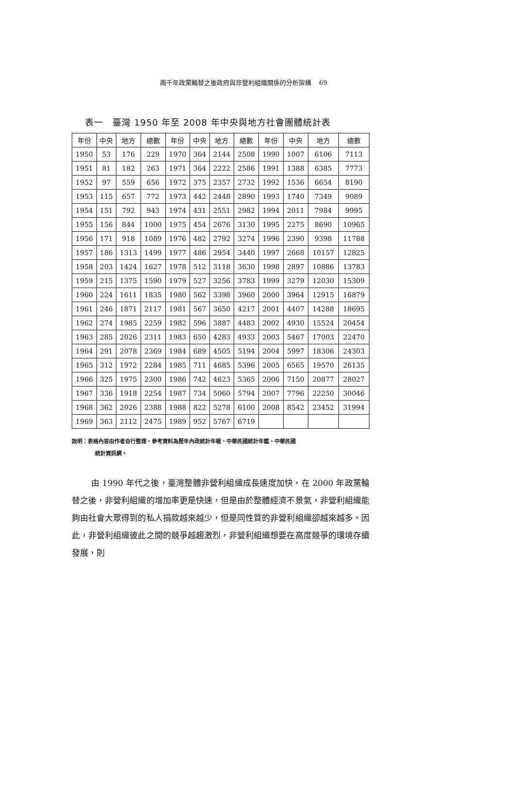兩千年政黨輪替之後政府與非營利組織關係的分析架構 69
表一　臺灣 1950 年至 2008 年中央與地方社會團體統計表
| 年份 | 中央 | 地方 | 總數 | 年份 | 中央 | 地方 | 總數 | 年份 | 中央 | 地方 | 總數 |
| --- | --- | --- | --- | --- | --- | --- | --- | --- | --- | --- | --- |
| 1950 | 53 | 176 | 229 | 1970 | 364 | 2144 | 2508 | 1990 | 1007 | 6106 | 7113 |
| 1951 | 81 | 182 | 263 | 1971 | 364 | 2222 | 2586 | 1991 | 1388 | 6385 | 7773 |
| 1952 | 97 | 559 | 656 | 1972 | 375 | 2357 | 2732 | 1992 | 1536 | 6654 | 8190 |
| 1953 | 115 | 657 | 772 | 1973 | 442 | 2448 | 2890 | 1993 | 1740 | 7349 | 9089 |
| 1954 | 151 | 792 | 943 | 1974 | 431 | 2551 | 2982 | 1994 | 2011 | 7984 | 9995 |
| 1955 | 156 | 844 | 1000 | 1975 | 454 | 2676 | 3130 | 1995 | 2275 | 8690 | 10965 |
| 1956 | 171 | 918 | 1089 | 1976 | 482 | 2792 | 3274 | 1996 | 2390 | 9398 | 11788 |
| 1957 | 186 | 1313 | 1499 | 1977 | 486 | 2954 | 3440 | 1997 | 2668 | 10157 | 12825 |
| 1958 | 203 | 1424 | 1627 | 1978 | 512 | 3118 | 3630 | 1998 | 2897 | 10886 | 13783 |
| 1959 | 215 | 1375 | 1590 | 1979 | 527 | 3256 | 3783 | 1999 | 3279 | 12030 | 15309 |
| 1960 | 224 | 1611 | 1835 | 1980 | 562 | 3398 | 3960 | 2000 | 3964 | 12915 | 16879 |
| 1961 | 246 | 1871 | 2117 | 1981 | 567 | 3650 | 4217 | 2001 | 4407 | 14288 | 18695 |
| 1962 | 274 | 1985 | 2259 | 1982 | 596 | 3887 | 4483 | 2002 | 4930 | 15524 | 20454 |
| 1963 | 285 | 2026 | 2311 | 1983 | 650 | 4283 | 4933 | 2003 | 5467 | 17003 | 22470 |
| 1964 | 291 | 2078 | 2369 | 1984 | 689 | 4505 | 5194 | 2004 | 5997 | 18306 | 24303 |
| 1965 | 312 | 1972 | 2284 | 1985 | 711 | 4685 | 5396 | 2005 | 6565 | 19570 | 26135 |
| 1966 | 325 | 1975 | 2300 | 1986 | 742 | 4623 | 5365 | 2006 | 7150 | 20877 | 28027 |
| 1967 | 336 | 1918 | 2254 | 1987 | 734 | 5060 | 5794 | 2007 | 7796 | 22250 | 30046 |
| 1968 | 362 | 2026 | 2388 | 1988 | 822 | 5278 | 6100 | 2008 | 8542 | 23452 | 31994 |
| 1969 | 363 | 2112 | 2475 | 1989 | 952 | 5767 | 6719 | | | | |
說明：表格內容由作者自行整理，參考資料為歷年內政統計年報、中華民國統計年鑑、中華民國
統計資訊網。
由 1990 年代之後，臺灣整體非營利組織成長速度加快，在 2000 年政黨輪替之後，非營利組織的增加率更是快速，但是由於整體經濟不景氣，非營利組織能夠由社會大眾得到的私人捐款越來越少，但是同性質的非營利組織卻越來越多。因此，非營利組織彼此之間的競爭越趨激烈，非營利組織想要在高度競爭的環境存續發展，則